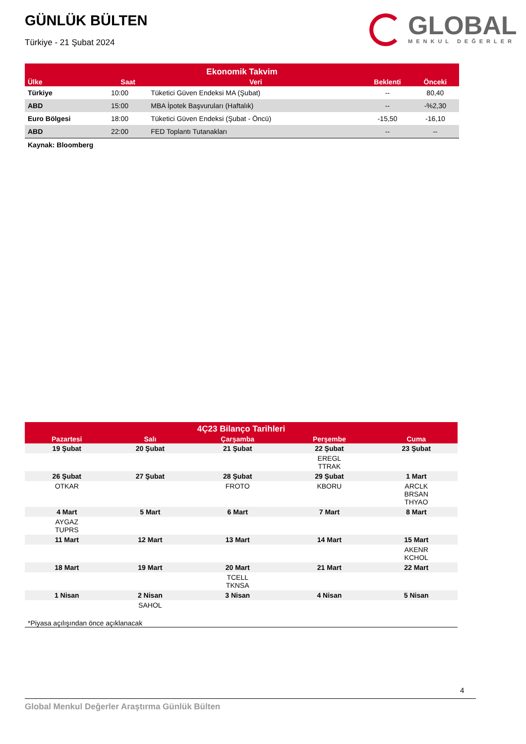GÜNLÜK BÜLTEN
Türkiye - 21 Şubat 2024
GLOBAL
MENKUL DEĞERLER
| Ekonomik Takvim | | | | |
| --- | --- | --- | --- | --- |
| Ülke | Saat | Veri | Beklenti | Önceki |
| Türkiye | 10:00 | Tüketici Güven Endeksi MA (Şubat) | -- | 80,40 |
| ABD | 15:00 | MBA İpotek Başvuruları (Haftalık) | -- | -%2,30 |
| Euro Bölgesi | 18:00 | Tüketici Güven Endeksi (Şubat - Öncü) | -15,50 | -16,10 |
| ABD | 22:00 | FED Toplantı Tutanakları | -- | -- |
| Kaynak: Bloomberg | | | | |
| 4Ç23 Bilanço Tarihleri | | | | |
| --- | --- | --- | --- | --- |
| Pazartesi | Salı | Çarşamba | Perşembe | Cuma |
| 19 Şubat | 20 Şubat | 21 Şubat | 22 Şubat | 23 Şubat |
| | | | EREGL TTRAK | |
| 26 Şubat | 27 Şubat | 28 Şubat | 29 Şubat | 1 Mart |
| OTKAR | | FROTO | KBORU | ARCLK BRSAN THYAO |
| 4 Mart | 5 Mart | 6 Mart | 7 Mart | 8 Mart |
| AYGAZ TUPRS | | | | |
| 11 Mart | 12 Mart | 13 Mart | 14 Mart | 15 Mart |
| | | | | AKENR KCHOL |
| 18 Mart | 19 Mart | 20 Mart | 21 Mart | 22 Mart |
| | | TCELL TKNSA | | |
| 1 Nisan | 2 Nisan | 3 Nisan | 4 Nisan | 5 Nisan |
| | SAHOL | | | |
| *Piyasa açılışından önce açıklanacak | | | | |
4
Global Menkul Değerler Araştırma Günlük Bülten